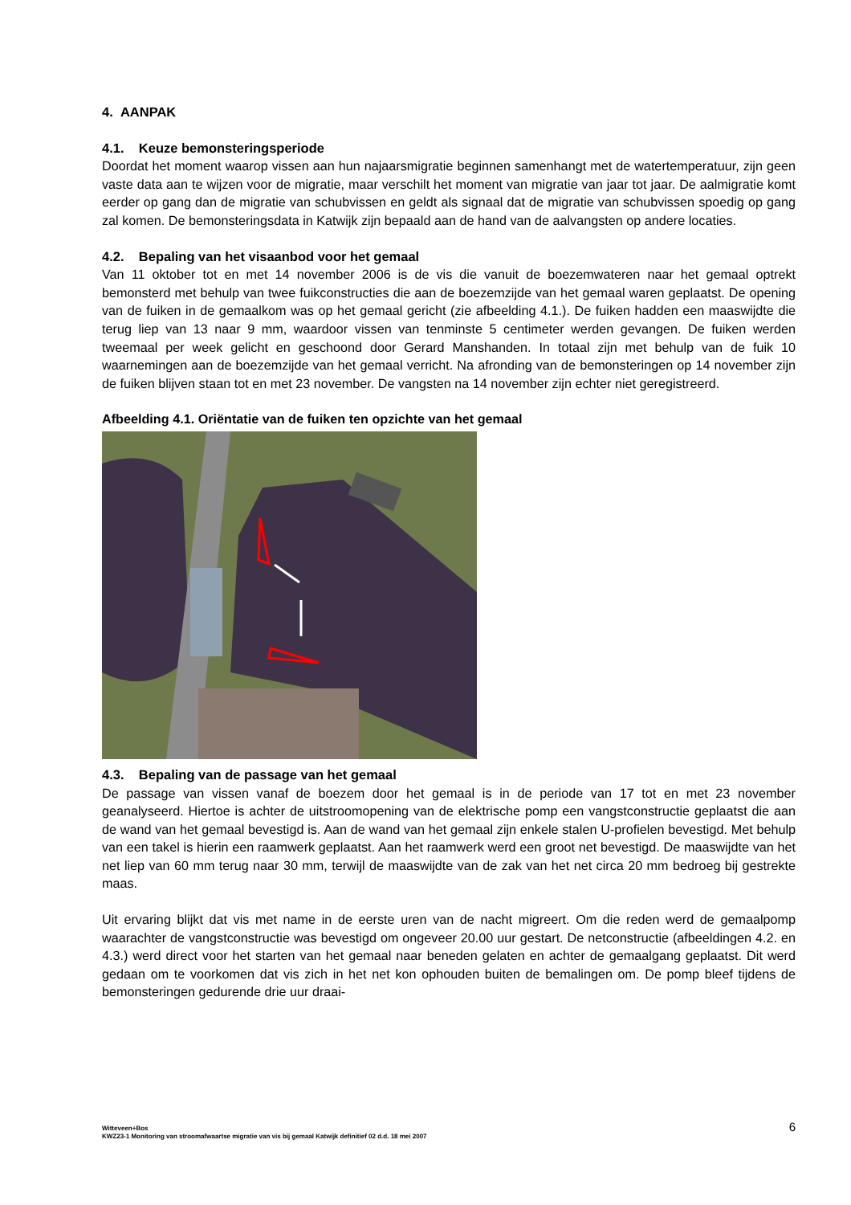4. AANPAK
4.1. Keuze bemonsteringsperiode
Doordat het moment waarop vissen aan hun najaarsmigratie beginnen samenhangt met de watertemperatuur, zijn geen vaste data aan te wijzen voor de migratie, maar verschilt het moment van migratie van jaar tot jaar. De aalmigratie komt eerder op gang dan de migratie van schubvissen en geldt als signaal dat de migratie van schubvissen spoedig op gang zal komen. De bemonsteringsdata in Katwijk zijn bepaald aan de hand van de aalvangsten op andere locaties.
4.2. Bepaling van het visaanbod voor het gemaal
Van 11 oktober tot en met 14 november 2006 is de vis die vanuit de boezemwateren naar het gemaal optrekt bemonsterd met behulp van twee fuikconstructies die aan de boezemzijde van het gemaal waren geplaatst. De opening van de fuiken in de gemaalkom was op het gemaal gericht (zie afbeelding 4.1.). De fuiken hadden een maaswijdte die terug liep van 13 naar 9 mm, waardoor vissen van tenminste 5 centimeter werden gevangen. De fuiken werden tweemaal per week gelicht en geschoond door Gerard Manshanden. In totaal zijn met behulp van de fuik 10 waarnemingen aan de boezemzijde van het gemaal verricht. Na afronding van de bemonsteringen op 14 november zijn de fuiken blijven staan tot en met 23 november. De vangsten na 14 november zijn echter niet geregistreerd.
Afbeelding 4.1. Oriëntatie van de fuiken ten opzichte van het gemaal
4.3. Bepaling van de passage van het gemaal
De passage van vissen vanaf de boezem door het gemaal is in de periode van 17 tot en met 23 november geanalyseerd. Hiertoe is achter de uitstroomopening van de elektrische pomp een vangstconstructie geplaatst die aan de wand van het gemaal bevestigd is. Aan de wand van het gemaal zijn enkele stalen U-profielen bevestigd. Met behulp van een takel is hierin een raamwerk geplaatst. Aan het raamwerk werd een groot net bevestigd. De maaswijdte van het net liep van 60 mm terug naar 30 mm, terwijl de maaswijdte van de zak van het net circa 20 mm bedroeg bij gestrekte maas.
Uit ervaring blijkt dat vis met name in de eerste uren van de nacht migreert. Om die reden werd de gemaalpomp waarachter de vangstconstructie was bevestigd om ongeveer 20.00 uur gestart. De netconstructie (afbeeldingen 4.2. en 4.3.) werd direct voor het starten van het gemaal naar beneden gelaten en achter de gemaalgang geplaatst. Dit werd gedaan om te voorkomen dat vis zich in het net kon ophouden buiten de bemalingen om. De pomp bleef tijdens de bemonsteringen gedurende drie uur draai-
Witteveen+Bos
KWZ23-1 Monitoring van stroomafwaartse migratie van vis bij gemaal Katwijk definitief 02 d.d. 18 mei 2007
6